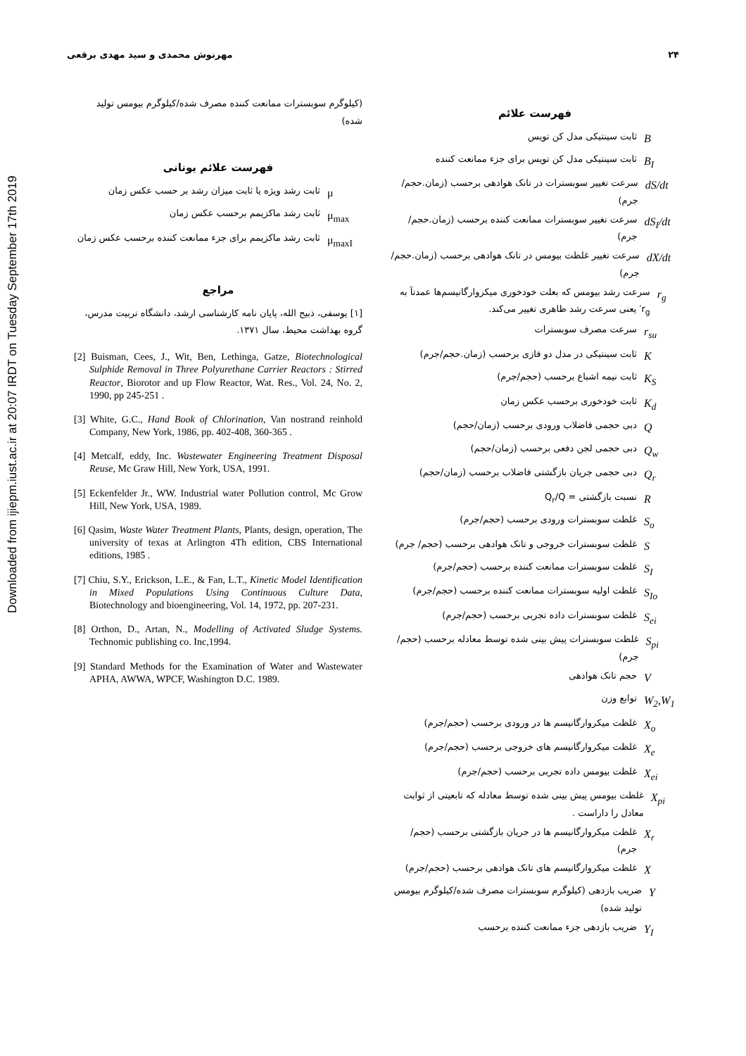Downloaded from ijiepm.iust.ac.ir at 20:07 IRDT on Tuesday September 17th 2019
۲۴ مهرنوش محمدی و سید مهدی برقعی
فهرست علائم
Bثابت سینتیکی مدل کن تویس
B<sub>I</sub> ثابت سینتیکی مدل کن تویس برای جزء ممانعت کننده
dS/dt سرعت تغییر سوبسترات در تانک هوادهی برحسب (زمان.حجم/جرم)
dS<sub>I</sub>/dt سرعت تغییر سوبسترات ممانعت کننده برحسب (زمان.حجم/جرم)
dX/dt سرعت تغییر غلظت بیومس در تانک هوادهی برحسب (زمان.حجم/جرم)
r<sub>g</sub> سرعت رشد بیومس که بعلت خودخوری میکروارگانیسم‌ها عمدتآ به r<sub>g</sub>′ یعنی سرعت رشد ظاهری تغییر می‌کند.
r<sub>su</sub> سرعت مصرف سوبسترات
Kثابت سینتیکی در مدل دو فازی برحسب (زمان.حجم/جرم)
K<sub>S</sub> ثابت نیمه اشباع برحسب (حجم/جرم)
K<sub>d</sub> ثابت خودخوری برحسب عکس زمان
Qدبی حجمی فاضلاب ورودی برحسب (زمان/حجم)
Q<sub>w</sub> دبی حجمی لجن دفعی برحسب (زمان/حجم)
Q<sub>r</sub> دبی حجمی جریان بازگشتی فاضلاب برحسب (زمان/حجم)
Rنسبت بازگشتی = Q<sub>r</sub>/Q
S<sub>o</sub> غلظت سوبسترات ورودی برحسب (حجم/جرم)
Sغلظت سوبسترات خروجی و تانک هوادهی برحسب (حجم/ جرم)
S<sub>I</sub> غلظت سوبسترات ممانعت کننده برحسب (حجم/جرم)
S<sub>Io</sub> غلظت اولیه سوبسترات ممانعت کننده برحسب (حجم/جرم)
S<sub>ei</sub> غلظت سوبسترات داده تجربی برحسب (حجم/جرم)
S<sub>pi</sub> غلظت سوبسترات پیش بینی شده توسط معادله برحسب (حجم/جرم)
Vحجم تانک هوادهی
W<sub>2</sub>,W<sub>1</sub> توابع وزن
X<sub>o</sub> غلظت میکروارگانیسم ها در ورودی برحسب (حجم/جرم)
X<sub>e</sub> غلظت میکروارگانیسم های خروجی برحسب (حجم/جرم)
X<sub>ei</sub> غلظت بیومس داده تجربی برحسب (حجم/جرم)
X<sub>pi</sub> غلظت بیومس پیش بینی شده توسط معادله که تابعیتی از ثوابت معادل را داراست .
X<sub>r</sub> غلظت میکروارگانیسم ها در جریان بازگشتی برحسب (حجم/جرم)
Xغلظت میکروارگانیسم های تانک هوادهی برحسب (حجم/جرم)
Yضریب بازدهی (کیلوگرم سوبسترات مصرف شده/کیلوگرم بیومس تولید شده)
Y<sub>I</sub> ضریب بازدهی جزء ممانعت کننده برحسب
(کیلوگرم سوبسترات ممانعت کننده مصرف شده/کیلوگرم بیومس تولید شده)
فهرست علائم یونانی
μثابت رشد ویژه یا ثابت میزان رشد بر حسب عکس زمان
μ<sub>max</sub> ثابت رشد ماکزیمم برحسب عکس زمان
μ<sub>maxI</sub> ثابت رشد ماکزیمم برای جزء ممانعت کننده برحسب عکس زمان
مراجع
[۱] یوسفی، ذبیح الله، پایان نامه کارشناسی ارشد، دانشگاه تربیت مدرس، گروه بهداشت محیط، سال ۱۳۷۱.
[2] Buisman, Cees, J., Wit, Ben, Lethinga, Gatze, Biotechnological Sulphide Removal in Three Polyurethane Carrier Reactors : Stirred Reactor, Biorotor and up Flow Reactor, Wat. Res., Vol. 24, No. 2, 1990, pp 245-251 .
[3] White, G.C., Hand Book of Chlorination, Van nostrand reinhold Company, New York, 1986, pp. 402-408, 360-365 .
[4] Metcalf, eddy, Inc. Wastewater Engineering Treatment Disposal Reuse, Mc Graw Hill, New York, USA, 1991.
[5] Eckenfelder Jr., WW. Industrial water Pollution control, Mc Grow Hill, New York, USA, 1989.
[6] Qasim, Waste Water Treatment Plants, Plants, design, operation, The university of texas at Arlington 4Th edition, CBS International editions, 1985 .
[7] Chiu, S.Y., Erickson, L.E., & Fan, L.T., Kinetic Model Identification in Mixed Populations Using Continuous Culture Data, Biotechnology and bioengineering, Vol. 14, 1972, pp. 207-231.
[8] Orthon, D., Artan, N., Modelling of Activated Sludge Systems. Technomic publishing co. Inc,1994.
[9] Standard Methods for the Examination of Water and Wastewater APHA, AWWA, WPCF, Washington D.C. 1989.